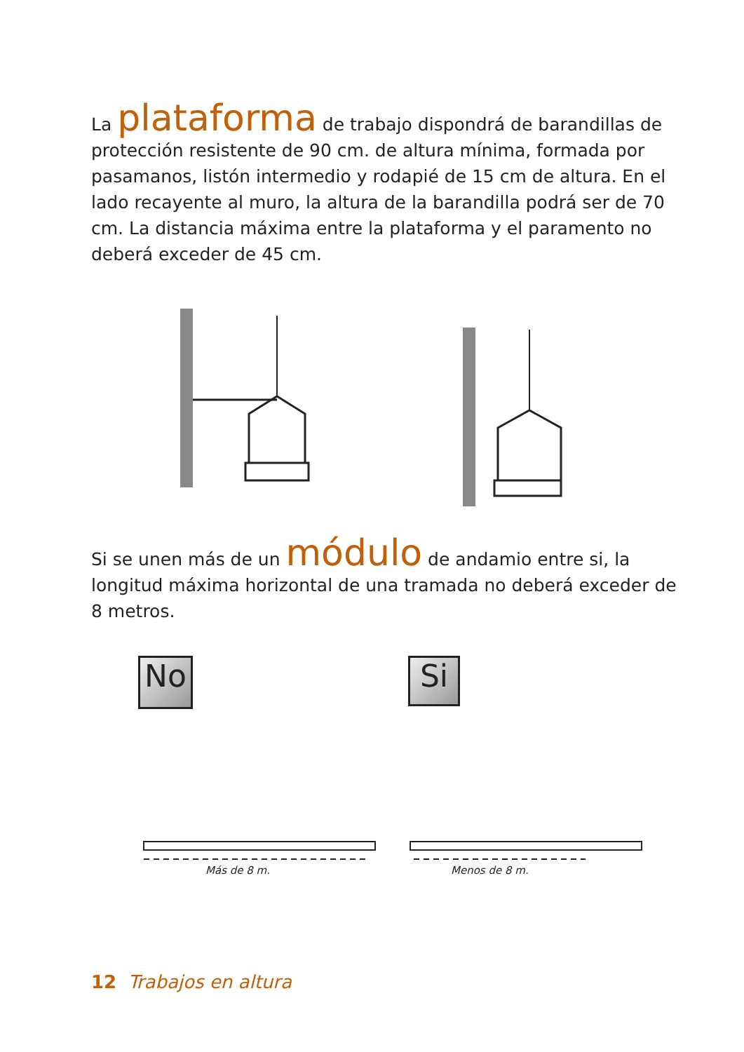La plataforma de trabajo dispondrá de barandillas de protección resistente de 90 cm. de altura mínima, formada por pasamanos, listón intermedio y rodapié de 15 cm de altura. En el lado recayente al muro, la altura de la barandilla podrá ser de 70 cm. La distancia máxima entre la plataforma y el paramento no deberá exceder de 45 cm.
Si se unen más de un módulo de andamio entre si, la longitud máxima horizontal de una tramada no deberá exceder de 8 metros.
No Si
Más de 8 m. Menos de 8 m.
12 Trabajos en altura